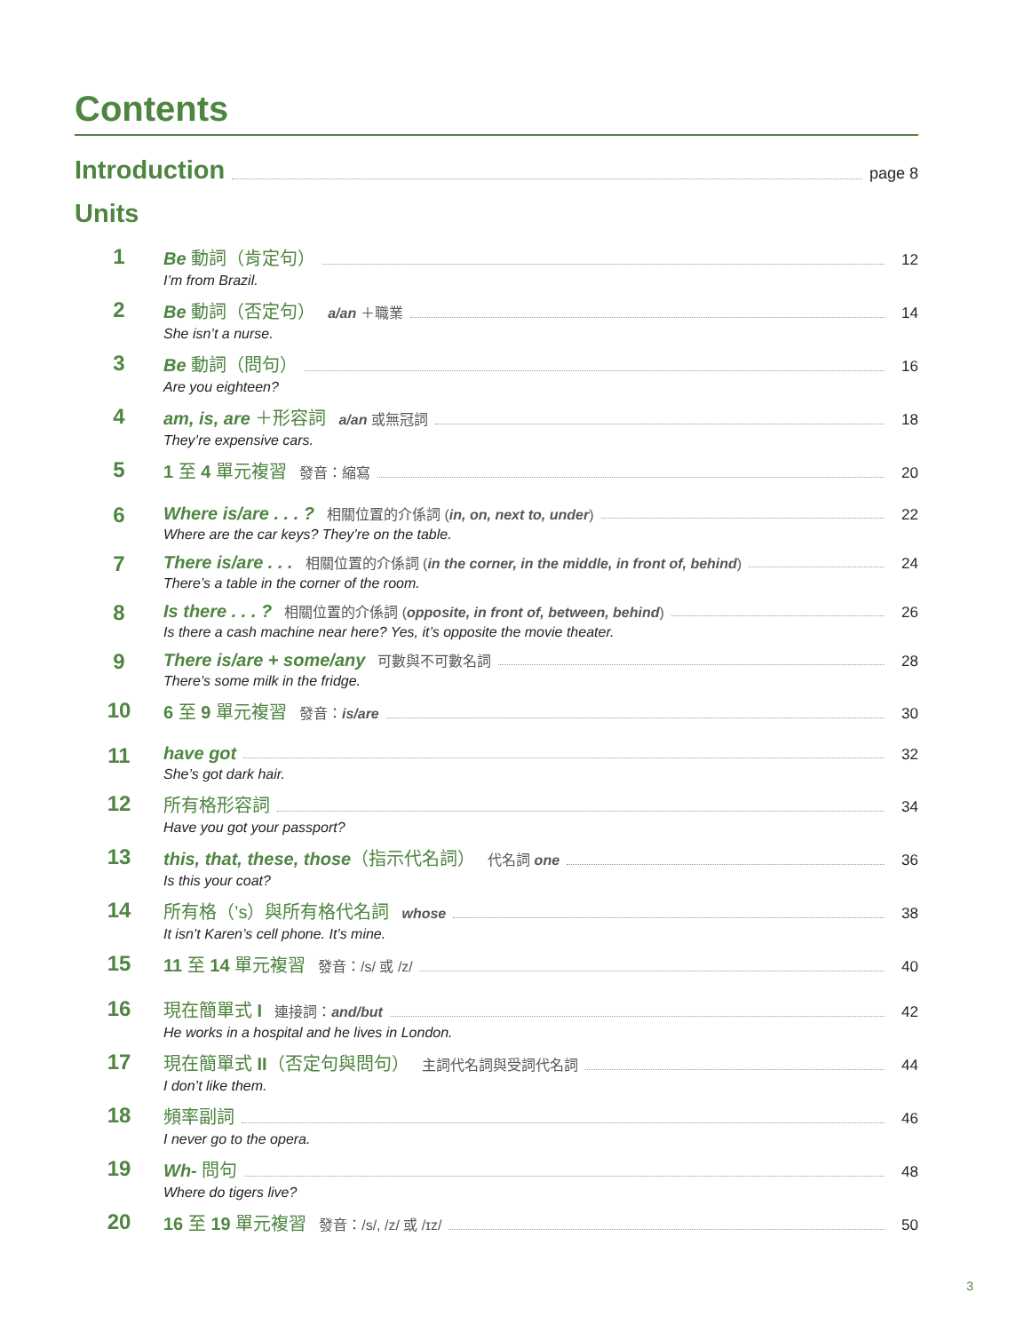Contents
Introduction page 8
Units
1
Be 動詞（肯定句） 12
I’m from Brazil.
2
Be 動詞（否定句） a/an ＋職業 14
She isn’t a nurse.
3
Be 動詞（問句） 16
Are you eighteen?
4
am, is, are ＋形容詞 a/an 或無冠詞 18
They’re expensive cars.
5
1 至 4 單元複習 發音：縮寫 20
6
Where is/are . . . ? 相關位置的介係詞 (in, on, next to, under) 22
Where are the car keys? They’re on the table.
7
There is/are . . . 相關位置的介係詞 (in the corner, in the middle, in front of, behind) 24
There’s a table in the corner of the room.
8
Is there . . . ? 相關位置的介係詞 (opposite, in front of, between, behind) 26
Is there a cash machine near here? Yes, it’s opposite the movie theater.
9
There is/are + some/any 可數與不可數名詞 28
There’s some milk in the fridge.
10
6 至 9 單元複習 發音：is/are 30
11
have got 32
She’s got dark hair.
12
所有格形容詞 34
Have you got your passport?
13
this, that, these, those （指示代名詞） 代名詞 one 36
Is this your coat?
14
所有格（’s）與所有格代名詞 whose 38
It isn’t Karen’s cell phone. It’s mine.
15
11 至 14 單元複習 發音：/s/ 或 /z/ 40
16
現在簡單式 I 連接詞：and/but 42
He works in a hospital and he lives in London.
17
現在簡單式 II（否定句與問句） 主詞代名詞與受詞代名詞 44
I don’t like them.
18
頻率副詞 46
I never go to the opera.
19
Wh- 問句 48
Where do tigers live?
20
16 至 19 單元複習 發音：/s/, /z/ 或 /ɪz/ 50
3